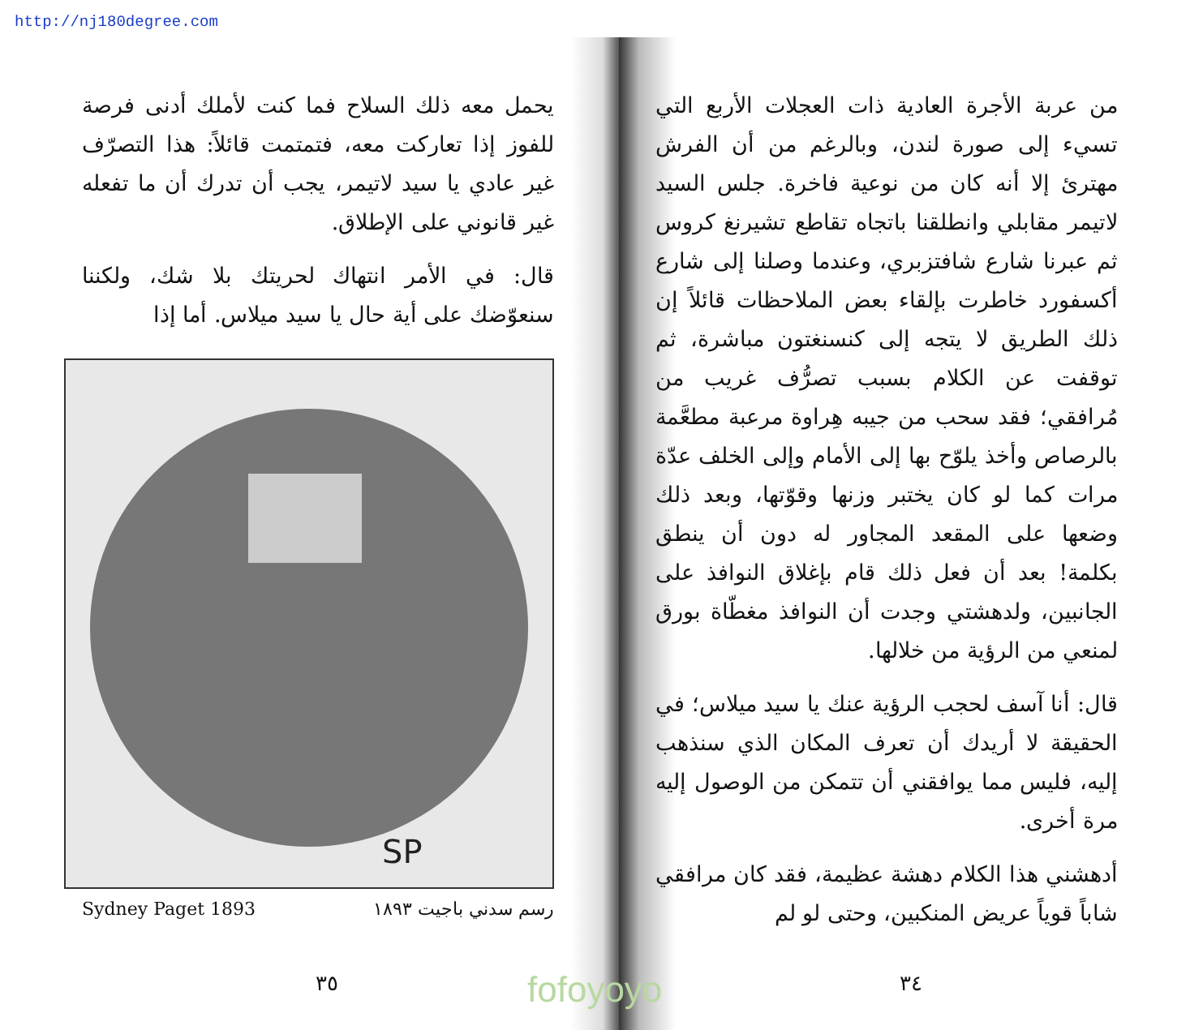http://nj180degree.com
من عربة الأجرة العادية ذات العجلات الأربع التي تسيء إلى صورة لندن، وبالرغم من أن الفرش مهترئ إلا أنه كان من نوعية فاخرة. جلس السيد لاتيمر مقابلي وانطلقنا باتجاه تقاطع تشيرنغ كروس ثم عبرنا شارع شافتزبري، وعندما وصلنا إلى شارع أكسفورد خاطرت بإلقاء بعض الملاحظات قائلاً إن ذلك الطريق لا يتجه إلى كنسنغتون مباشرة، ثم توقفت عن الكلام بسبب تصرُّف غريب من مُرافقي؛ فقد سحب من جيبه هِراوة مرعبة مطعَّمة بالرصاص وأخذ يلوّح بها إلى الأمام وإلى الخلف عدّة مرات كما لو كان يختبر وزنها وقوّتها، وبعد ذلك وضعها على المقعد المجاور له دون أن ينطق بكلمة! بعد أن فعل ذلك قام بإغلاق النوافذ على الجانبين، ولدهشتي وجدت أن النوافذ مغطّاة بورق لمنعي من الرؤية من خلالها.
قال: أنا آسف لحجب الرؤية عنك يا سيد ميلاس؛ في الحقيقة لا أريدك أن تعرف المكان الذي سنذهب إليه، فليس مما يوافقني أن تتمكن من الوصول إليه مرة أخرى.
أدهشني هذا الكلام دهشة عظيمة، فقد كان مرافقي شاباً قوياً عريض المنكبين، وحتى لو لم
٣٤
يحمل معه ذلك السلاح فما كنت لأملك أدنى فرصة للفوز إذا تعاركت معه، فتمتمت قائلاً: هذا التصرّف غير عادي يا سيد لاتيمر، يجب أن تدرك أن ما تفعله غير قانوني على الإطلاق.
قال: في الأمر انتهاك لحريتك بلا شك، ولكننا سنعوّضك على أية حال يا سيد ميلاس. أما إذا
SP
Sydney Paget 1893 رسم سدني باجيت ١٨٩٣
٣٥
fofoyoyo